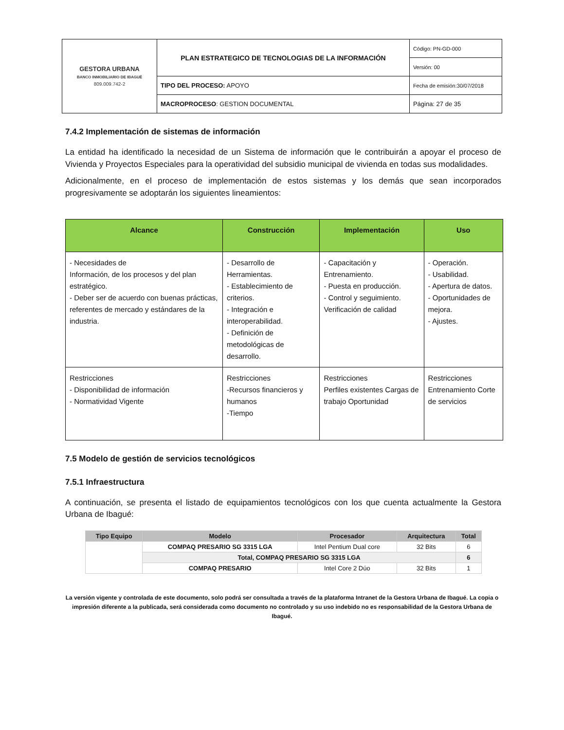| GESTORA URBANA BANCO INMOBILIARIO DE IBAGUÉ 809.009.742-2 | PLAN ESTRATEGICO DE TECNOLOGIAS DE LA INFORMACIÓN | Código: PN-GD-000 |
| | | Versión: 00 |
| | TIPO DEL PROCESO: APOYO | Fecha de emisión:30/07/2018 |
| | MACROPROCESO : GESTION DOCUMENTAL | Página: 27 de 35 |
7.4.2 Implementación de sistemas de información
La entidad ha identificado la necesidad de un Sistema de información que le contribuirán a apoyar el proceso de Vivienda y Proyectos Especiales para la operatividad del subsidio municipal de vivienda en todas sus modalidades.
Adicionalmente, en el proceso de implementación de estos sistemas y los demás que sean incorporados progresivamente se adoptarán los siguientes lineamientos:
| Alcance | Construcción | Implementación | Uso |
| --- | --- | --- | --- |
| - Necesidades de Información, de los procesos y del plan estratégico. - Deber ser de acuerdo con buenas prácticas, referentes de mercado y estándares de la industria. | - Desarrollo de Herramientas. - Establecimiento de criterios. - Integración e interoperabilidad. - Definición de metodológicas de desarrollo. | - Capacitación y Entrenamiento. - Puesta en producción. - Control y seguimiento. Verificación de calidad | - Operación. - Usabilidad. - Apertura de datos. - Oportunidades de mejora. - Ajustes. |
| Restricciones - Disponibilidad de información - Normatividad Vigente | Restricciones -Recursos financieros y humanos -Tiempo | Restricciones Perfiles existentes Cargas de trabajo Oportunidad | Restricciones Entrenamiento Corte de servicios |
7.5 Modelo de gestión de servicios tecnológicos
7.5.1 Infraestructura
A continuación, se presenta el listado de equipamientos tecnológicos con los que cuenta actualmente la Gestora Urbana de Ibagué:
| Tipo Equipo | Modelo | Procesador | Arquitectura | Total |
| --- | --- | --- | --- | --- |
| | COMPAQ PRESARIO SG 3315 LGA | Intel Pentium Dual core | 32 Bits | 6 |
| | Total, COMPAQ PRESARIO SG 3315 LGA | | | 6 |
| | COMPAQ PRESARIO | Intel Core 2 Dúo | 32 Bits | 1 |
La versión vigente y controlada de este documento, solo podrá ser consultada a través de la plataforma Intranet de la Gestora Urbana de Ibagué. La copia o impresión diferente a la publicada, será considerada como documento no controlado y su uso indebido no es responsabilidad de la Gestora Urbana de Ibagué.